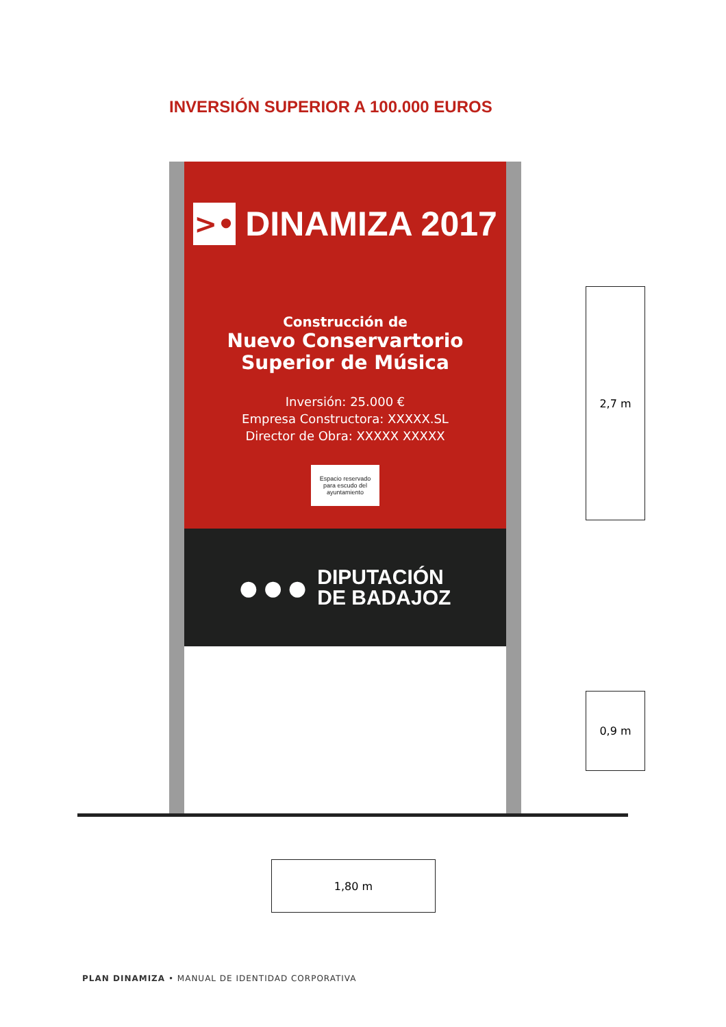INVERSIÓN SUPERIOR A 100.000 EUROS
>•
DINAMIZA 2017
Construcción de
Nuevo Conservartorio
Superior de Música
Inversión: 25.000 €
Empresa Constructora: XXXXX.SL
Director de Obra: XXXXX XXXXX
Espacio reservado
para escudo del
ayuntamiento
● ● ●
DIPUTACIÓN
DE BADAJOZ
2,7 m
0,9 m
1,80 m
PLAN DINAMIZA • MANUAL DE IDENTIDAD CORPORATIVA